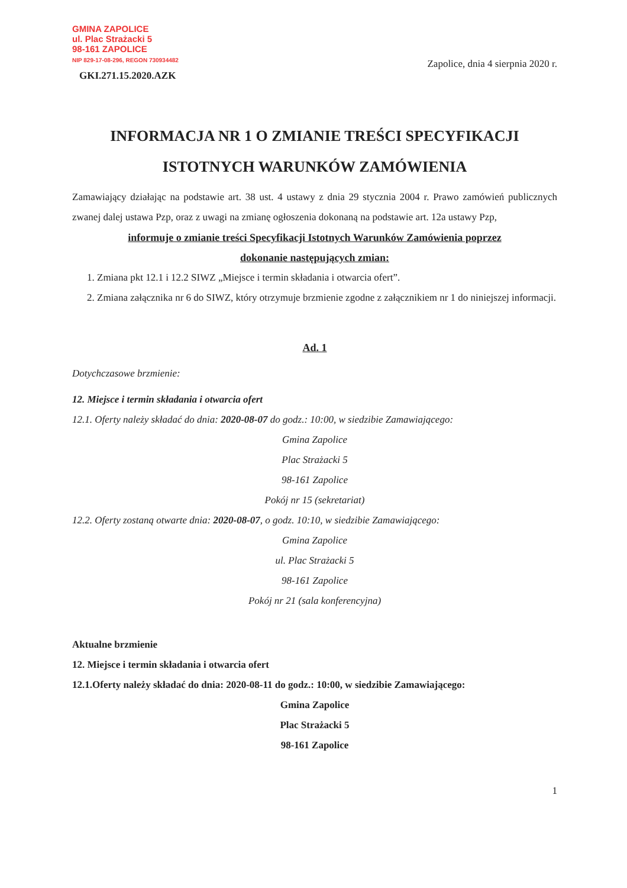GMINA ZAPOLICE
ul. Plac Strażacki 5
98-161 ZAPOLICE
NIP 829-17-08-296, REGON 730934482
GKI.271.15.2020.AZK
Zapolice, dnia 4 sierpnia 2020 r.
INFORMACJA NR 1 O ZMIANIE TREŚCI SPECYFIKACJI
ISTOTNYCH WARUNKÓW ZAMÓWIENIA
Zamawiający działając na podstawie art. 38 ust. 4 ustawy z dnia 29 stycznia 2004 r. Prawo zamówień publicznych zwanej dalej ustawa Pzp, oraz z uwagi na zmianę ogłoszenia dokonaną na podstawie art. 12a ustawy Pzp,
informuje o zmianie treści Specyfikacji Istotnych Warunków Zamówienia poprzez
dokonanie następujących zmian:
1. Zmiana pkt 12.1 i 12.2 SIWZ „Miejsce i termin składania i otwarcia ofert”.
2. Zmiana załącznika nr 6 do SIWZ, który otrzymuje brzmienie zgodne z załącznikiem nr 1 do niniejszej informacji.
Ad. 1
Dotychczasowe brzmienie:
12. Miejsce i termin składania i otwarcia ofert
12.1. Oferty należy składać do dnia: 2020-08-07 do godz.: 10:00, w siedzibie Zamawiającego:
Gmina Zapolice
Plac Strażacki 5
98-161 Zapolice
Pokój nr 15 (sekretariat)
12.2. Oferty zostaną otwarte dnia: 2020-08-07, o godz. 10:10, w siedzibie Zamawiającego:
Gmina Zapolice
ul. Plac Strażacki 5
98-161 Zapolice
Pokój nr 21 (sala konferencyjna)
Aktualne brzmienie
12. Miejsce i termin składania i otwarcia ofert
12.1.Oferty należy składać do dnia: 2020-08-11 do godz.: 10:00, w siedzibie Zamawiającego:
Gmina Zapolice
Plac Strażacki 5
98-161 Zapolice
1